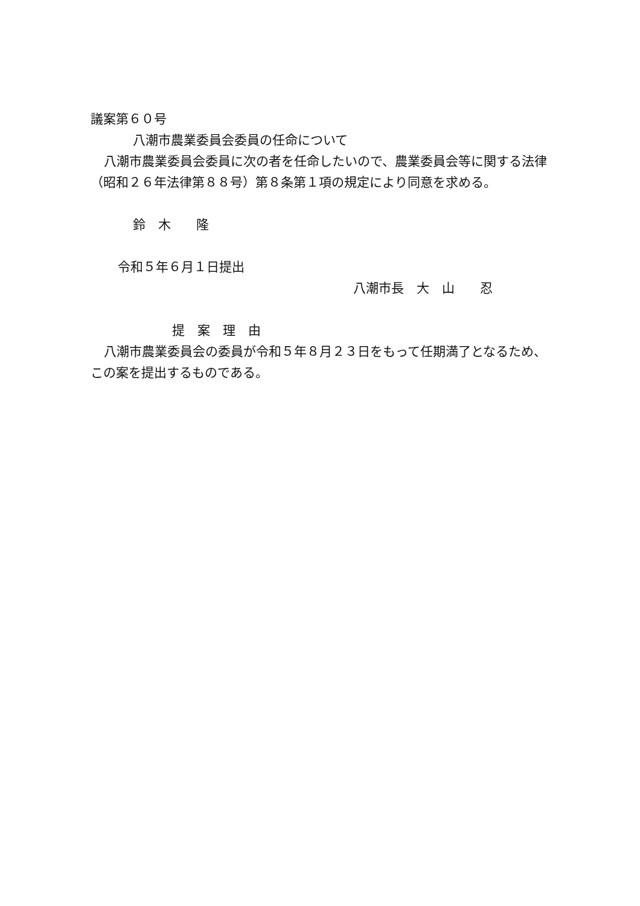議案第６０号
八潮市農業委員会委員の任命について
八潮市農業委員会委員に次の者を任命したいので、農業委員会等に関する法律（昭和２６年法律第８８号）第８条第１項の規定により同意を求める。
鈴　木　　隆
令和５年６月１日提出
八潮市長　大　山　　忍
提　案　理　由
八潮市農業委員会の委員が令和５年８月２３日をもって任期満了となるため、この案を提出するものである。